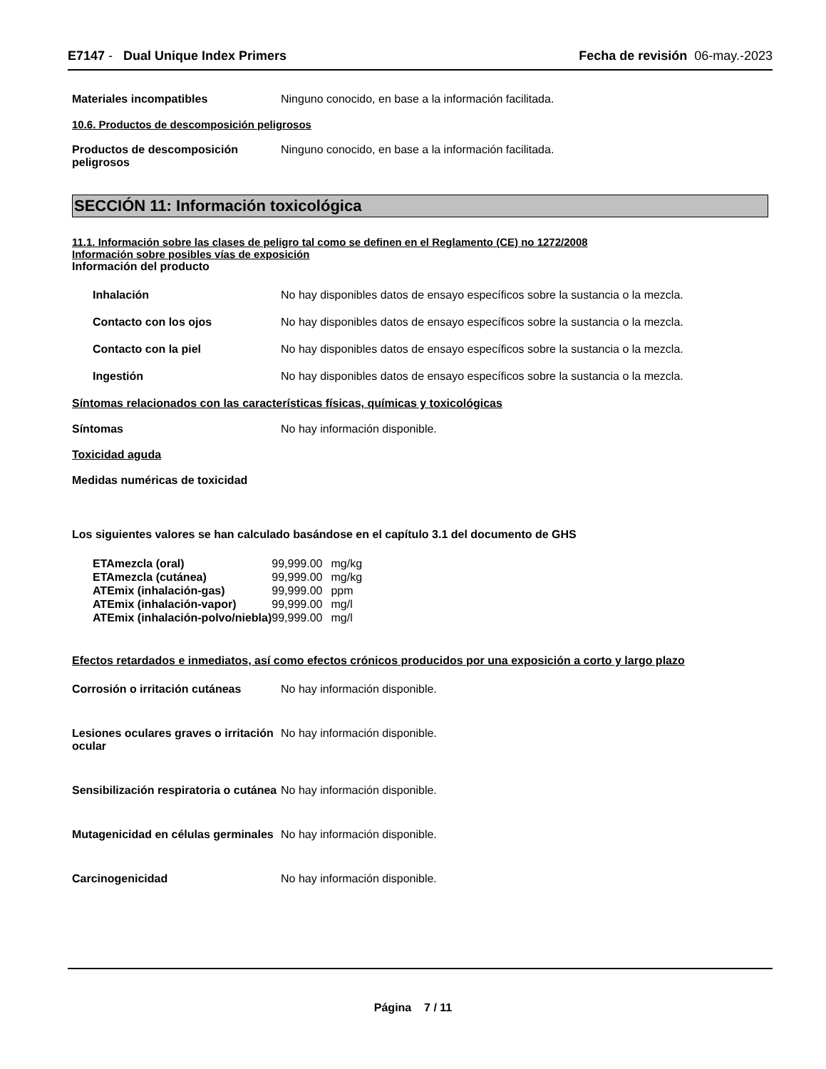E7147 - Dual Unique Index Primers
Fecha de revisión 06-may.-2023
Materiales incompatibles Ninguno conocido, en base a la información facilitada.
10.6. Productos de descomposición peligrosos
Productos de descomposición peligrosos
Ninguno conocido, en base a la información facilitada.
SECCIÓN 11: Información toxicológica
11.1. Información sobre las clases de peligro tal como se definen en el Reglamento (CE) no 1272/2008
Información sobre posibles vías de exposición
Información del producto
Inhalación No hay disponibles datos de ensayo específicos sobre la sustancia o la mezcla.
Contacto con los ojos No hay disponibles datos de ensayo específicos sobre la sustancia o la mezcla.
Contacto con la piel No hay disponibles datos de ensayo específicos sobre la sustancia o la mezcla.
Ingestión No hay disponibles datos de ensayo específicos sobre la sustancia o la mezcla.
Síntomas relacionados con las características físicas, químicas y toxicológicas
Síntomas No hay información disponible.
Toxicidad aguda
Medidas numéricas de toxicidad
Los siguientes valores se han calculado basándose en el capítulo 3.1 del documento de GHS
| ETAmezcla (oral) | 99,999.00 | mg/kg |
| ETAmezcla (cutánea) | 99,999.00 | mg/kg |
| ATEmix (inhalación-gas) | 99,999.00 | ppm |
| ATEmix (inhalación-vapor) | 99,999.00 | mg/l |
| ATEmix (inhalación-polvo/niebla) | 99,999.00 | mg/l |
Efectos retardados e inmediatos, así como efectos crónicos producidos por una exposición a corto y largo plazo
Corrosión o irritación cutáneas
No hay información disponible.
Lesiones oculares graves o irritación ocular
No hay información disponible.
Sensibilización respiratoria o cutánea
No hay información disponible.
Mutagenicidad en células germinales
No hay información disponible.
Carcinogenicidad No hay información disponible.
Página 7 / 11